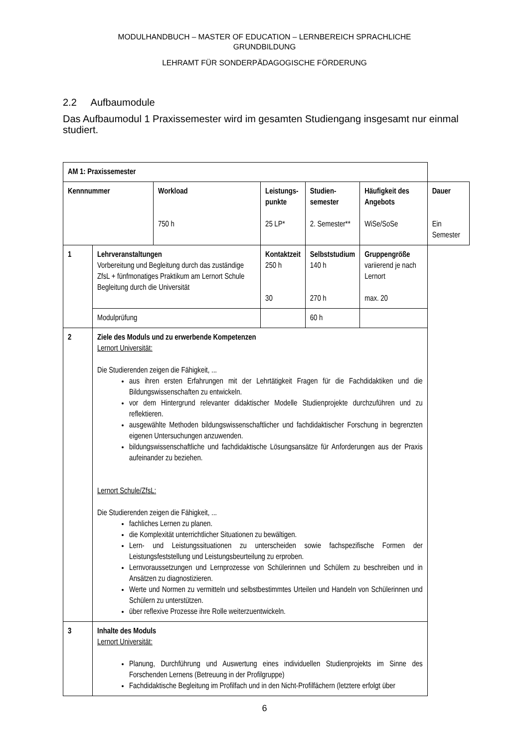MODULHANDBUCH – MASTER OF EDUCATION – LERNBEREICH SPRACHLICHE
GRUNDBILDUNG
LEHRAMT FÜR SONDERPÄDAGOGISCHE FÖRDERUNG
2.2 Aufbaumodule
Das Aufbaumodul 1 Praxissemester wird im gesamten Studiengang insgesamt nur einmal studiert.
| AM 1: Praxissemester | | | | | | |
| Kennnummer | | Workload 750 h | Leistungs- punkte 25 LP* | Studien- semester 2. Semester** | Häufigkeit des Angebots WiSe/SoSe | Dauer Ein Semester |
| 1 | Lehrveranstaltungen Vorbereitung und Begleitung durch das zuständige ZfsL + fünfmonatiges Praktikum am Lernort Schule Begleitung durch die Universität | | Kontaktzeit 250 h 30 | Selbststudium 140 h 270 h | Gruppengröße variierend je nach Lernort max. 20 | |
| | Modulprüfung | | | 60 h | | |
| 2 | Ziele des Moduls und zu erwerbende Kompetenzen Lernort Universität: Die Studierenden zeigen die Fähigkeit, ... aus ihren ersten Erfahrungen mit der Lehrtätigkeit Fragen für die Fachdidaktiken und die Bildungswissenschaften zu entwickeln. vor dem Hintergrund relevanter didaktischer Modelle Studienprojekte durchzuführen und zu reflektieren. ausgewählte Methoden bildungswissenschaftlicher und fachdidaktischer Forschung in begrenzten eigenen Untersuchungen anzuwenden. bildungswissenschaftliche und fachdidaktische Lösungsansätze für Anforderungen aus der Praxis aufeinander zu beziehen. Lernort Schule/ZfsL: Die Studierenden zeigen die Fähigkeit, ... fachliches Lernen zu planen. die Komplexität unterrichtlicher Situationen zu bewältigen. Lern- und Leistungssituationen zu unterscheiden sowie fachspezifische Formen der Leistungsfeststellung und Leistungsbeurteilung zu erproben. Lernvoraussetzungen und Lernprozesse von Schülerinnen und Schülern zu beschreiben und in Ansätzen zu diagnostizieren. Werte und Normen zu vermitteln und selbstbestimmtes Urteilen und Handeln von Schülerinnen und Schülern zu unterstützen. über reflexive Prozesse ihre Rolle weiterzuentwickeln. | | | | | |
| 3 | Inhalte des Moduls Lernort Universität: Planung, Durchführung und Auswertung eines individuellen Studienprojekts im Sinne des Forschenden Lernens (Betreuung in der Profilgruppe) Fachdidaktische Begleitung im Profilfach und in den Nicht-Profilfächern (letztere erfolgt über | | | | | |
6